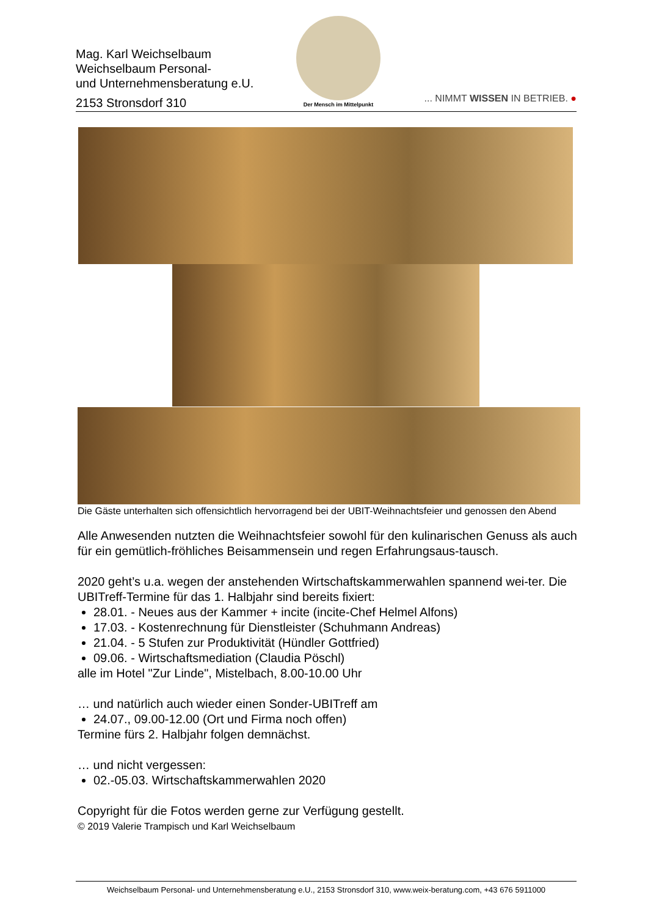Mag. Karl Weichselbaum
Weichselbaum Personal-
und Unternehmensberatung e.U.
2153 Stronsdorf 310
Der Mensch im Mittelpunkt
... NIMMT WISSEN IN BETRIEB. ●
Die Gäste unterhalten sich offensichtlich hervorragend bei der UBIT-Weihnachtsfeier und genossen den Abend
Alle Anwesenden nutzten die Weihnachtsfeier sowohl für den kulinarischen Genuss als auch für ein gemütlich-fröhliches Beisammensein und regen Erfahrungsaus-tausch.
2020 geht’s u.a. wegen der anstehenden Wirtschaftskammerwahlen spannend wei-ter. Die UBITreff-Termine für das 1. Halbjahr sind bereits fixiert:
28.01. - Neues aus der Kammer + incite (incite-Chef Helmel Alfons)
17.03. - Kostenrechnung für Dienstleister (Schuhmann Andreas)
21.04. - 5 Stufen zur Produktivität (Hündler Gottfried)
09.06. - Wirtschaftsmediation (Claudia Pöschl)
alle im Hotel "Zur Linde", Mistelbach, 8.00-10.00 Uhr
… und natürlich auch wieder einen Sonder-UBITreff am
24.07., 09.00-12.00 (Ort und Firma noch offen)
Termine fürs 2. Halbjahr folgen demnächst.
… und nicht vergessen:
02.-05.03. Wirtschaftskammerwahlen 2020
Copyright für die Fotos werden gerne zur Verfügung gestellt.
© 2019 Valerie Trampisch und Karl Weichselbaum
Weichselbaum Personal- und Unternehmensberatung e.U., 2153 Stronsdorf 310, www.weix-beratung.com, +43 676 5911000